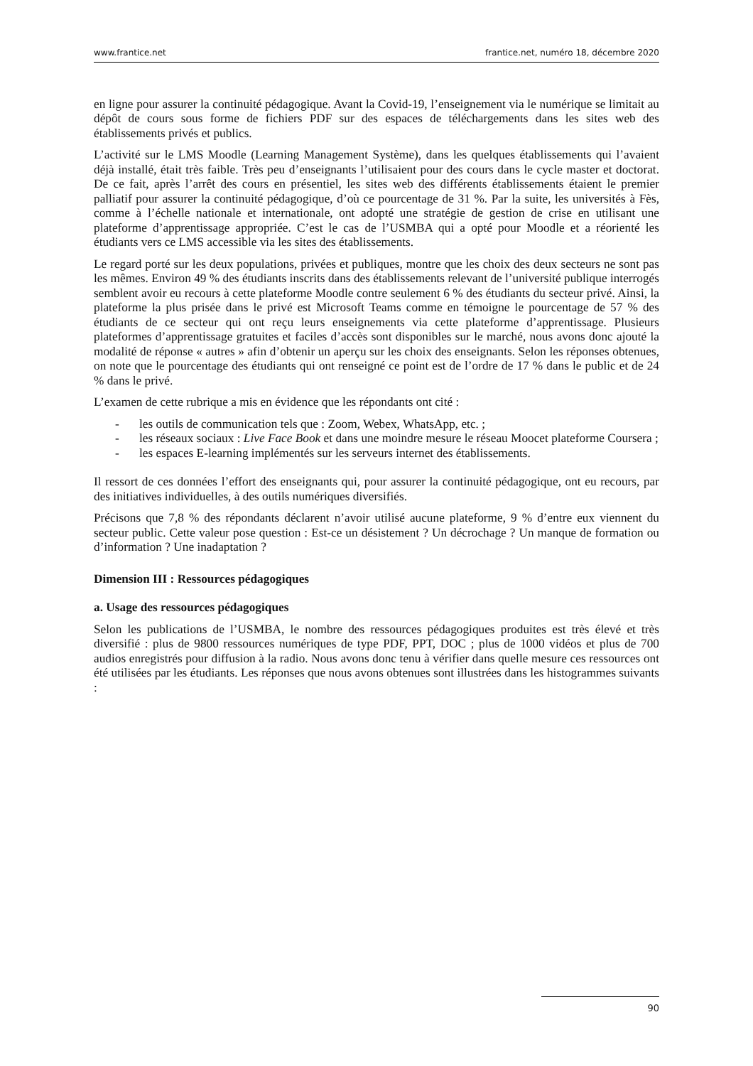www.frantice.net frantice.net, numéro 18, décembre 2020
en ligne pour assurer la continuité pédagogique. Avant la Covid-19, l’enseignement via le numérique se limitait au dépôt de cours sous forme de fichiers PDF sur des espaces de téléchargements dans les sites web des établissements privés et publics.
L’activité sur le LMS Moodle (Learning Management Système), dans les quelques établissements qui l’avaient déjà installé, était très faible. Très peu d’enseignants l’utilisaient pour des cours dans le cycle master et doctorat. De ce fait, après l’arrêt des cours en présentiel, les sites web des différents établissements étaient le premier palliatif pour assurer la continuité pédagogique, d’où ce pourcentage de 31 %. Par la suite, les universités à Fès, comme à l’échelle nationale et internationale, ont adopté une stratégie de gestion de crise en utilisant une plateforme d’apprentissage appropriée. C’est le cas de l’USMBA qui a opté pour Moodle et a réorienté les étudiants vers ce LMS accessible via les sites des établissements.
Le regard porté sur les deux populations, privées et publiques, montre que les choix des deux secteurs ne sont pas les mêmes. Environ 49 % des étudiants inscrits dans des établissements relevant de l’université publique interrogés semblent avoir eu recours à cette plateforme Moodle contre seulement 6 % des étudiants du secteur privé. Ainsi, la plateforme la plus prisée dans le privé est Microsoft Teams comme en témoigne le pourcentage de 57 % des étudiants de ce secteur qui ont reçu leurs enseignements via cette plateforme d’apprentissage. Plusieurs plateformes d’apprentissage gratuites et faciles d’accès sont disponibles sur le marché, nous avons donc ajouté la modalité de réponse « autres » afin d’obtenir un aperçu sur les choix des enseignants. Selon les réponses obtenues, on note que le pourcentage des étudiants qui ont renseigné ce point est de l’ordre de 17 % dans le public et de 24 % dans le privé.
L’examen de cette rubrique a mis en évidence que les répondants ont cité :
- les outils de communication tels que : Zoom, Webex, WhatsApp, etc. ;
- les réseaux sociaux : Live Face Book et dans une moindre mesure le réseau Moocet plateforme Coursera ;
- les espaces E-learning implémentés sur les serveurs internet des établissements.
Il ressort de ces données l’effort des enseignants qui, pour assurer la continuité pédagogique, ont eu recours, par des initiatives individuelles, à des outils numériques diversifiés.
Précisons que 7,8 % des répondants déclarent n’avoir utilisé aucune plateforme, 9 % d’entre eux viennent du secteur public. Cette valeur pose question : Est-ce un désistement ? Un décrochage ? Un manque de formation ou d’information ? Une inadaptation ?
Dimension III : Ressources pédagogiques
a. Usage des ressources pédagogiques
Selon les publications de l’USMBA, le nombre des ressources pédagogiques produites est très élevé et très diversifié : plus de 9800 ressources numériques de type PDF, PPT, DOC ; plus de 1000 vidéos et plus de 700 audios enregistrés pour diffusion à la radio. Nous avons donc tenu à vérifier dans quelle mesure ces ressources ont été utilisées par les étudiants. Les réponses que nous avons obtenues sont illustrées dans les histogrammes suivants :
90